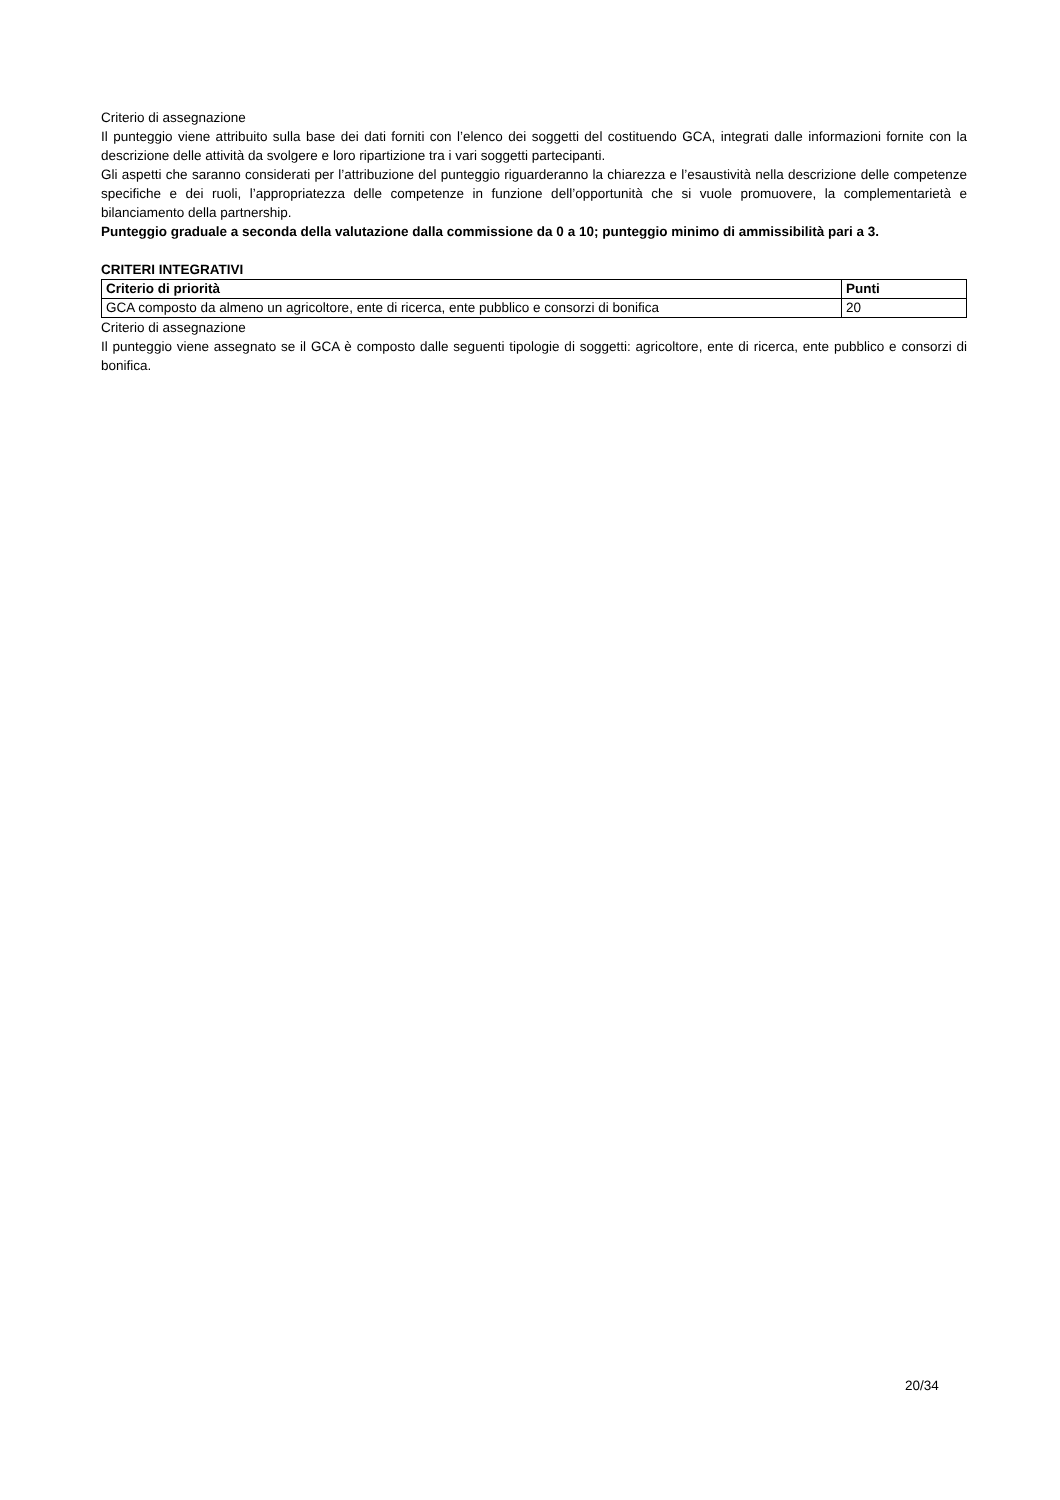Criterio di assegnazione
Il punteggio viene attribuito sulla base dei dati forniti con l’elenco dei soggetti del costituendo GCA, integrati dalle informazioni fornite con la descrizione delle attività da svolgere e loro ripartizione tra i vari soggetti partecipanti.
Gli aspetti che saranno considerati per l’attribuzione del punteggio riguarderanno la chiarezza e l’esaustività nella descrizione delle competenze specifiche e dei ruoli, l’appropriatezza delle competenze in funzione dell’opportunità che si vuole promuovere, la complementarietà e bilanciamento della partnership.
Punteggio graduale a seconda della valutazione dalla commissione da 0 a 10; punteggio minimo di ammissibilità pari a 3.
CRITERI INTEGRATIVI
| Criterio di priorità | Punti |
| --- | --- |
| GCA composto da almeno un agricoltore, ente di ricerca, ente pubblico e consorzi di bonifica | 20 |
Criterio di assegnazione
Il punteggio viene assegnato se il GCA è composto dalle seguenti tipologie di soggetti: agricoltore, ente di ricerca, ente pubblico e consorzi di bonifica.
20/34